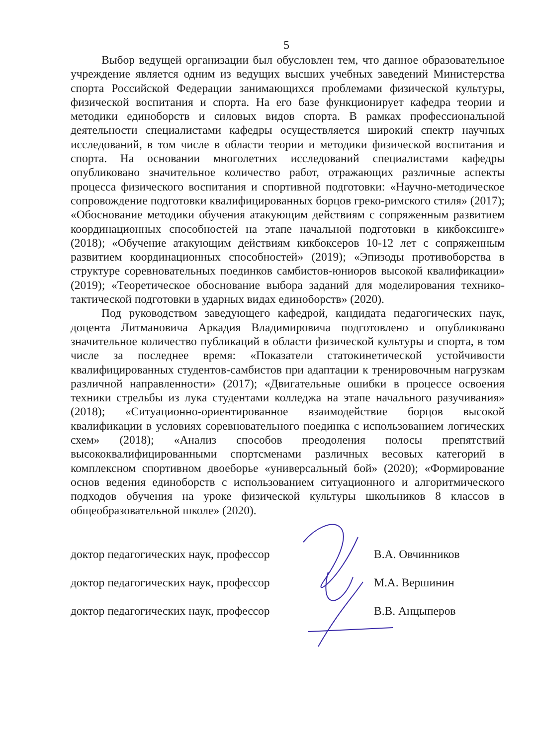5
Выбор ведущей организации был обусловлен тем, что данное образовательное учреждение является одним из ведущих высших учебных заведений Министерства спорта Российской Федерации занимающихся проблемами физической культуры, физической воспитания и спорта. На его базе функционирует кафедра теории и методики единоборств и силовых видов спорта. В рамках профессиональной деятельности специалистами кафедры осуществляется широкий спектр научных исследований, в том числе в области теории и методики физической воспитания и спорта. На основании многолетних исследований специалистами кафедры опубликовано значительное количество работ, отражающих различные аспекты процесса физического воспитания и спортивной подготовки: «Научно-методическое сопровождение подготовки квалифицированных борцов греко-римского стиля» (2017); «Обоснование методики обучения атакующим действиям с сопряженным развитием координационных способностей на этапе начальной подготовки в кикбоксинге» (2018); «Обучение атакующим действиям кикбоксеров 10-12 лет с сопряженным развитием координационных способностей» (2019); «Эпизоды противоборства в структуре соревновательных поединков самбистов-юниоров высокой квалификации» (2019); «Теоретическое обоснование выбора заданий для моделирования технико-тактической подготовки в ударных видах единоборств» (2020).
Под руководством заведующего кафедрой, кандидата педагогических наук, доцента Литмановича Аркадия Владимировича подготовлено и опубликовано значительное количество публикаций в области физической культуры и спорта, в том числе за последнее время: «Показатели статокинетической устойчивости квалифицированных студентов-самбистов при адаптации к тренировочным нагрузкам различной направленности» (2017); «Двигательные ошибки в процессе освоения техники стрельбы из лука студентами колледжа на этапе начального разучивания» (2018); «Ситуационно-ориентированное взаимодействие борцов высокой квалификации в условиях соревновательного поединка с использованием логических схем» (2018); «Анализ способов преодоления полосы препятствий высококвалифицированными спортсменами различных весовых категорий в комплексном спортивном двоеборье «универсальный бой» (2020); «Формирование основ ведения единоборств с использованием ситуационного и алгоритмического подходов обучения на уроке физической культуры школьников 8 классов в общеобразовательной школе» (2020).
доктор педагогических наук, профессор В.А. Овчинников
доктор педагогических наук, профессор М.А. Вершинин
доктор педагогических наук, профессор В.В. Анцыперов